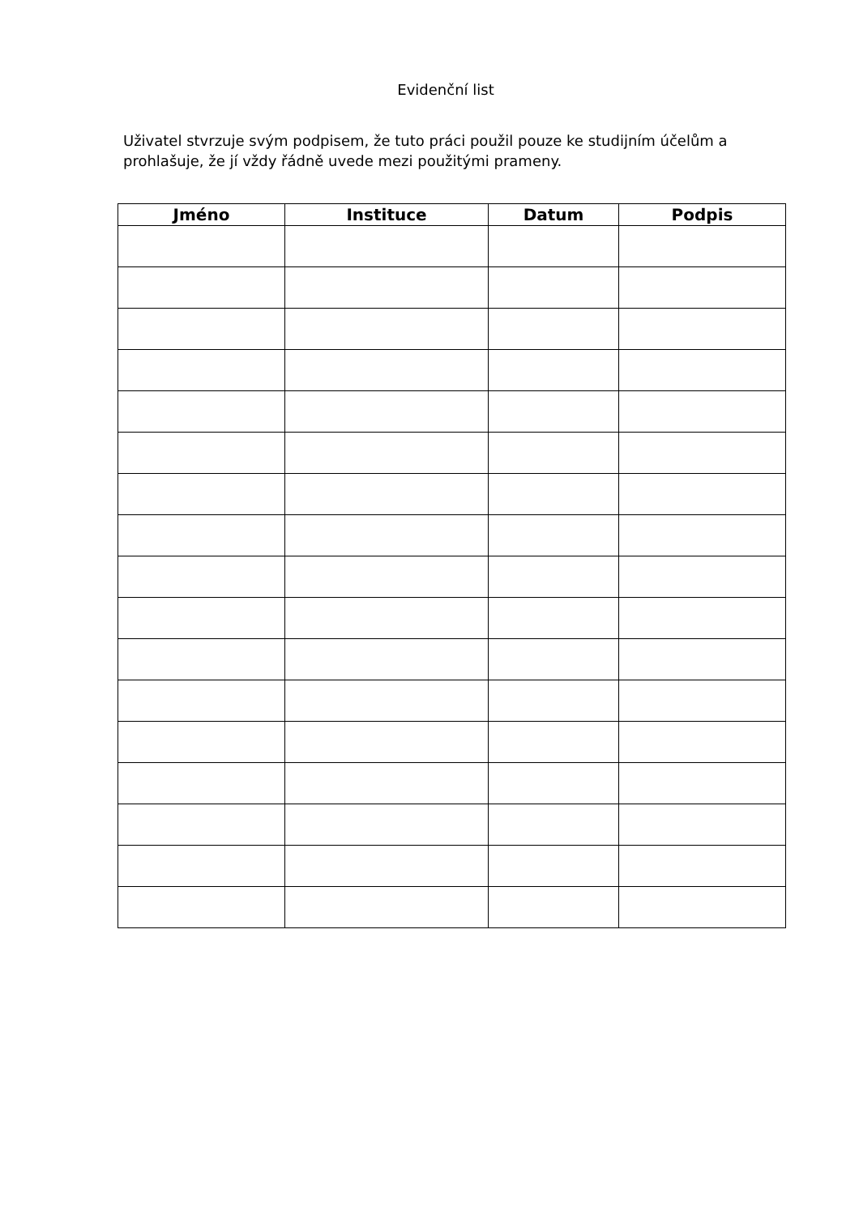Evidenční list
Uživatel stvrzuje svým podpisem, že tuto práci použil pouze ke studijním účelům a prohlašuje, že jí vždy řádně uvede mezi použitými prameny.
| Jméno | Instituce | Datum | Podpis |
| --- | --- | --- | --- |